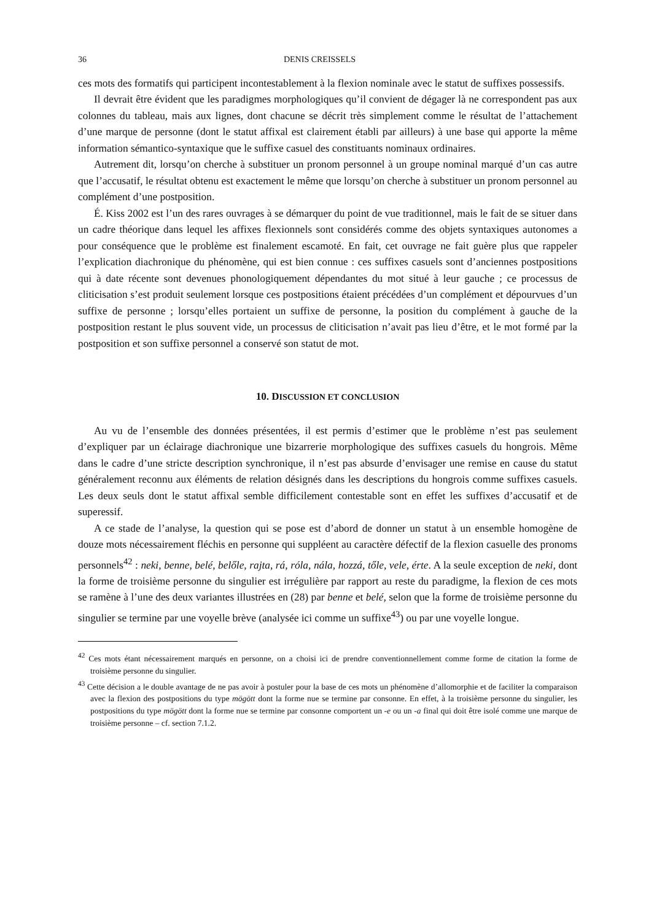36 DENIS CREISSELS
ces mots des formatifs qui participent incontestablement à la flexion nominale avec le statut de suffixes possessifs.
Il devrait être évident que les paradigmes morphologiques qu’il convient de dégager là ne correspondent pas aux colonnes du tableau, mais aux lignes, dont chacune se décrit très simplement comme le résultat de l’attachement d’une marque de personne (dont le statut affixal est clairement établi par ailleurs) à une base qui apporte la même information sémantico-syntaxique que le suffixe casuel des constituants nominaux ordinaires.
Autrement dit, lorsqu’on cherche à substituer un pronom personnel à un groupe nominal marqué d’un cas autre que l’accusatif, le résultat obtenu est exactement le même que lorsqu’on cherche à substituer un pronom personnel au complément d’une postposition.
É. Kiss 2002 est l’un des rares ouvrages à se démarquer du point de vue traditionnel, mais le fait de se situer dans un cadre théorique dans lequel les affixes flexionnels sont considérés comme des objets syntaxiques autonomes a pour conséquence que le problème est finalement escamoté. En fait, cet ouvrage ne fait guère plus que rappeler l’explication diachronique du phénomène, qui est bien connue : ces suffixes casuels sont d’anciennes postpositions qui à date récente sont devenues phonologiquement dépendantes du mot situé à leur gauche ; ce processus de cliticisation s’est produit seulement lorsque ces postpositions étaient précédées d’un complément et dépourvues d’un suffixe de personne ; lorsqu’elles portaient un suffixe de personne, la position du complément à gauche de la postposition restant le plus souvent vide, un processus de cliticisation n’avait pas lieu d’être, et le mot formé par la postposition et son suffixe personnel a conservé son statut de mot.
10. DISCUSSION ET CONCLUSION
Au vu de l’ensemble des données présentées, il est permis d’estimer que le problème n’est pas seulement d’expliquer par un éclairage diachronique une bizarrerie morphologique des suffixes casuels du hongrois. Même dans le cadre d’une stricte description synchronique, il n’est pas absurde d’envisager une remise en cause du statut généralement reconnu aux éléments de relation désignés dans les descriptions du hongrois comme suffixes casuels. Les deux seuls dont le statut affixal semble difficilement contestable sont en effet les suffixes d’accusatif et de superessif.
A ce stade de l’analyse, la question qui se pose est d’abord de donner un statut à un ensemble homogène de douze mots nécessairement fléchis en personne qui suppléent au caractère défectif de la flexion casuelle des pronoms personnels<sup>42</sup> : neki, benne, belé, belőle, rajta, rá, róla, nála, hozzá, tőle, vele, érte. A la seule exception de neki, dont la forme de troisième personne du singulier est irrégulière par rapport au reste du paradigme, la flexion de ces mots se ramène à l’une des deux variantes illustrées en (28) par benne et belé, selon que la forme de troisième personne du singulier se termine par une voyelle brève (analysée ici comme un suffixe<sup>43</sup>) ou par une voyelle longue.
<sup>42</sup> Ces mots étant nécessairement marqués en personne, on a choisi ici de prendre conventionnellement comme forme de citation la forme de troisième personne du singulier.
<sup>43</sup> Cette décision a le double avantage de ne pas avoir à postuler pour la base de ces mots un phénomène d’allomorphie et de faciliter la comparaison avec la flexion des postpositions du type mögött dont la forme nue se termine par consonne. En effet, à la troisième personne du singulier, les postpositions du type mögött dont la forme nue se termine par consonne comportent un -e ou un -a final qui doit être isolé comme une marque de troisième personne – cf. section 7.1.2.